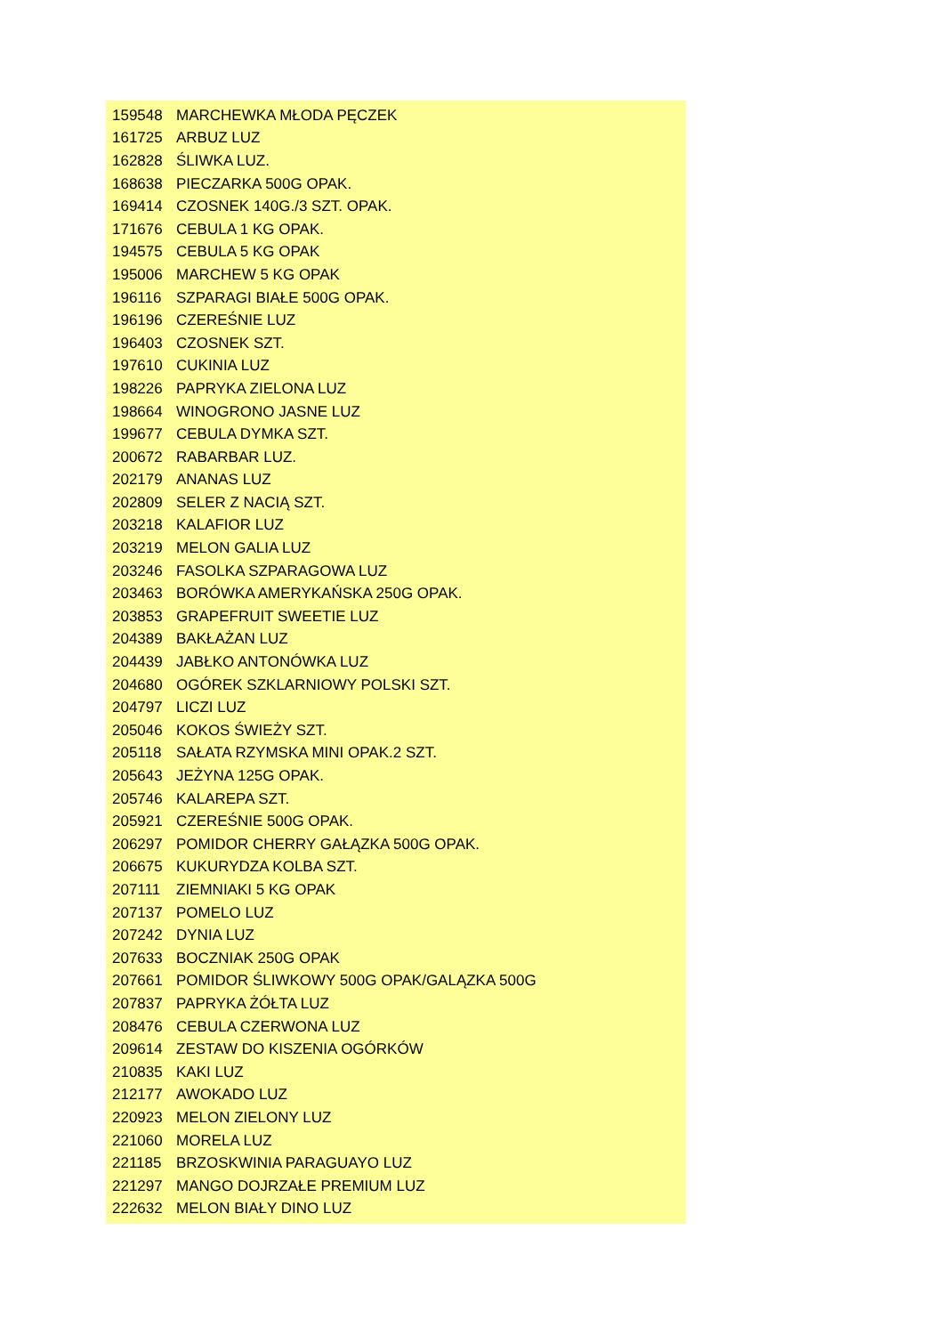| 159548 | MARCHEWKA MŁODA PĘCZEK |
| 161725 | ARBUZ LUZ |
| 162828 | ŚLIWKA LUZ. |
| 168638 | PIECZARKA 500G OPAK. |
| 169414 | CZOSNEK 140G./3 SZT. OPAK. |
| 171676 | CEBULA 1 KG OPAK. |
| 194575 | CEBULA 5 KG OPAK |
| 195006 | MARCHEW 5 KG OPAK |
| 196116 | SZPARAGI BIAŁE 500G OPAK. |
| 196196 | CZEREŚNIE LUZ |
| 196403 | CZOSNEK SZT. |
| 197610 | CUKINIA LUZ |
| 198226 | PAPRYKA ZIELONA LUZ |
| 198664 | WINOGRONO JASNE LUZ |
| 199677 | CEBULA DYMKA SZT. |
| 200672 | RABARBAR LUZ. |
| 202179 | ANANAS LUZ |
| 202809 | SELER Z NACIĄ SZT. |
| 203218 | KALAFIOR LUZ |
| 203219 | MELON GALIA LUZ |
| 203246 | FASOLKA SZPARAGOWA LUZ |
| 203463 | BORÓWKA AMERYKAŃSKA 250G OPAK. |
| 203853 | GRAPEFRUIT SWEETIE LUZ |
| 204389 | BAKŁAŻAN LUZ |
| 204439 | JABŁKO ANTONÓWKA LUZ |
| 204680 | OGÓREK SZKLARNIOWY POLSKI SZT. |
| 204797 | LICZI LUZ |
| 205046 | KOKOS ŚWIEŻY SZT. |
| 205118 | SAŁATA RZYMSKA MINI OPAK.2 SZT. |
| 205643 | JEŻYNA 125G OPAK. |
| 205746 | KALAREPA SZT. |
| 205921 | CZEREŚNIE 500G OPAK. |
| 206297 | POMIDOR CHERRY GAŁĄZKA 500G OPAK. |
| 206675 | KUKURYDZA KOLBA SZT. |
| 207111 | ZIEMNIAKI 5 KG OPAK |
| 207137 | POMELO LUZ |
| 207242 | DYNIA LUZ |
| 207633 | BOCZNIAK 250G OPAK |
| 207661 | POMIDOR ŚLIWKOWY 500G OPAK/GALĄZKA 500G |
| 207837 | PAPRYKA ŻÓŁTA LUZ |
| 208476 | CEBULA CZERWONA LUZ |
| 209614 | ZESTAW DO KISZENIA OGÓRKÓW |
| 210835 | KAKI LUZ |
| 212177 | AWOKADO LUZ |
| 220923 | MELON ZIELONY LUZ |
| 221060 | MORELA LUZ |
| 221185 | BRZOSKWINIA PARAGUAYO LUZ |
| 221297 | MANGO DOJRZAŁE PREMIUM LUZ |
| 222632 | MELON BIAŁY DINO LUZ |